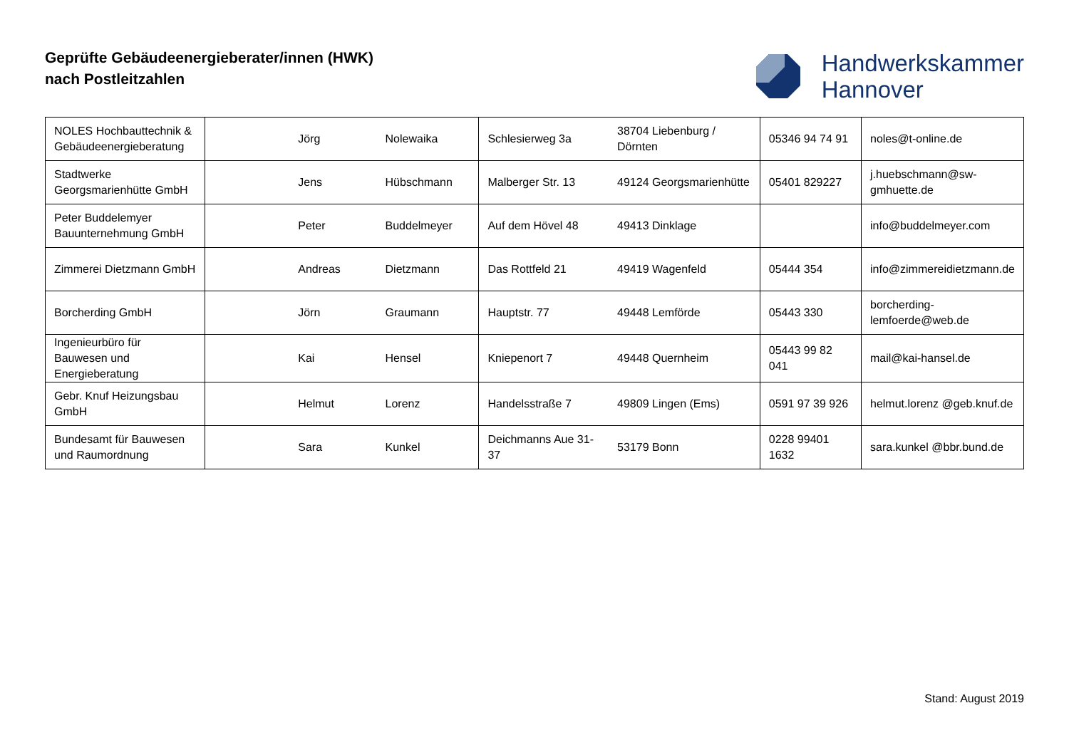Geprüfte Gebäudeenergieberater/innen (HWK)
nach Postleitzahlen
Handwerkskammer
Hannover
| NOLES Hochbauttechnik & Gebäudeenergieberatung | Jörg | Nolewaika | Schlesierweg 3a | 38704 Liebenburg / Dörnten | 05346 94 74 91 | noles@t-online.de |
| Stadtwerke Georgsmarienhütte GmbH | Jens | Hübschmann | Malberger Str. 13 | 49124 Georgsmarienhütte | 05401 829227 | j.huebschmann@sw-gmhuette.de |
| Peter Buddelemyer Bauunternehmung GmbH | Peter | Buddelmeyer | Auf dem Hövel 48 | 49413 Dinklage | | info@buddelmeyer.com |
| Zimmerei Dietzmann GmbH | Andreas | Dietzmann | Das Rottfeld 21 | 49419 Wagenfeld | 05444 354 | info@zimmereidietzmann.de |
| Borcherding GmbH | Jörn | Graumann | Hauptstr. 77 | 49448 Lemförde | 05443 330 | borcherding-lemfoerde@web.de |
| Ingenieurbüro für Bauwesen und Energieberatung | Kai | Hensel | Kniepenort 7 | 49448 Quernheim | 05443 99 82 041 | mail@kai-hansel.de |
| Gebr. Knuf Heizungsbau GmbH | Helmut | Lorenz | Handelsstraße 7 | 49809 Lingen (Ems) | 0591 97 39 926 | helmut.lorenz @geb.knuf.de |
| Bundesamt für Bauwesen und Raumordnung | Sara | Kunkel | Deichmanns Aue 31-37 | 53179 Bonn | 0228 99401 1632 | sara.kunkel @bbr.bund.de |
Stand: August 2019